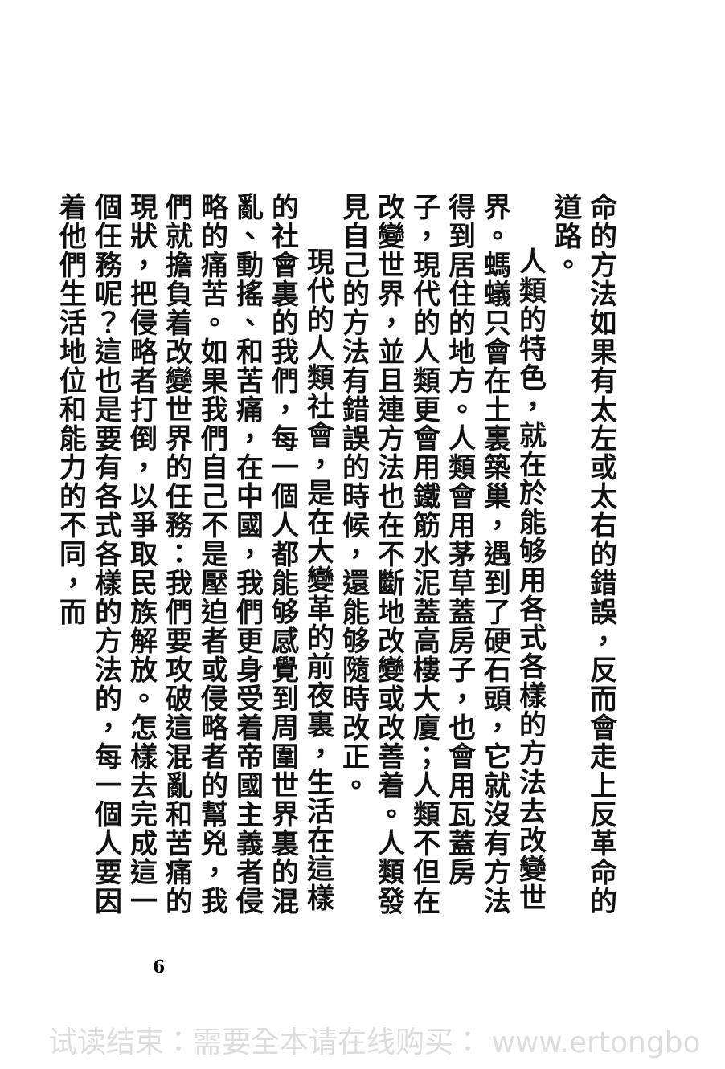命的方法如果有太左或太右的錯誤，反而會走上反革命的道路。
人類的特色，就在於能够用各式各樣的方法去改變世界。螞蟻只會在土裏築巢，遇到了硬石頭，它就沒有方法得到居住的地方。人類會用茅草蓋房子，也會用瓦蓋房子，現代的人類更會用鐵筋水泥蓋高樓大廈；人類不但在改變世界，並且連方法也在不斷地改變或改善着。人類發見自己的方法有錯誤的時候，還能够隨時改正。
現代的人類社會，是在大變革的前夜裏，生活在這樣的社會裏的我們，每一個人都能够感覺到周圍世界裏的混亂、動搖、和苦痛，在中國，我們更身受着帝國主義者侵略的痛苦。如果我們自己不是壓迫者或侵略者的幫兇，我們就擔負着改變世界的任務：我們要攻破這混亂和苦痛的現狀，把侵略者打倒，以爭取民族解放。怎樣去完成這一個任務呢？這也是要有各式各樣的方法的，每一個人要因着他們生活地位和能力的不同，而
6
试读结束：需要全本请在线购买： www.ertongbo